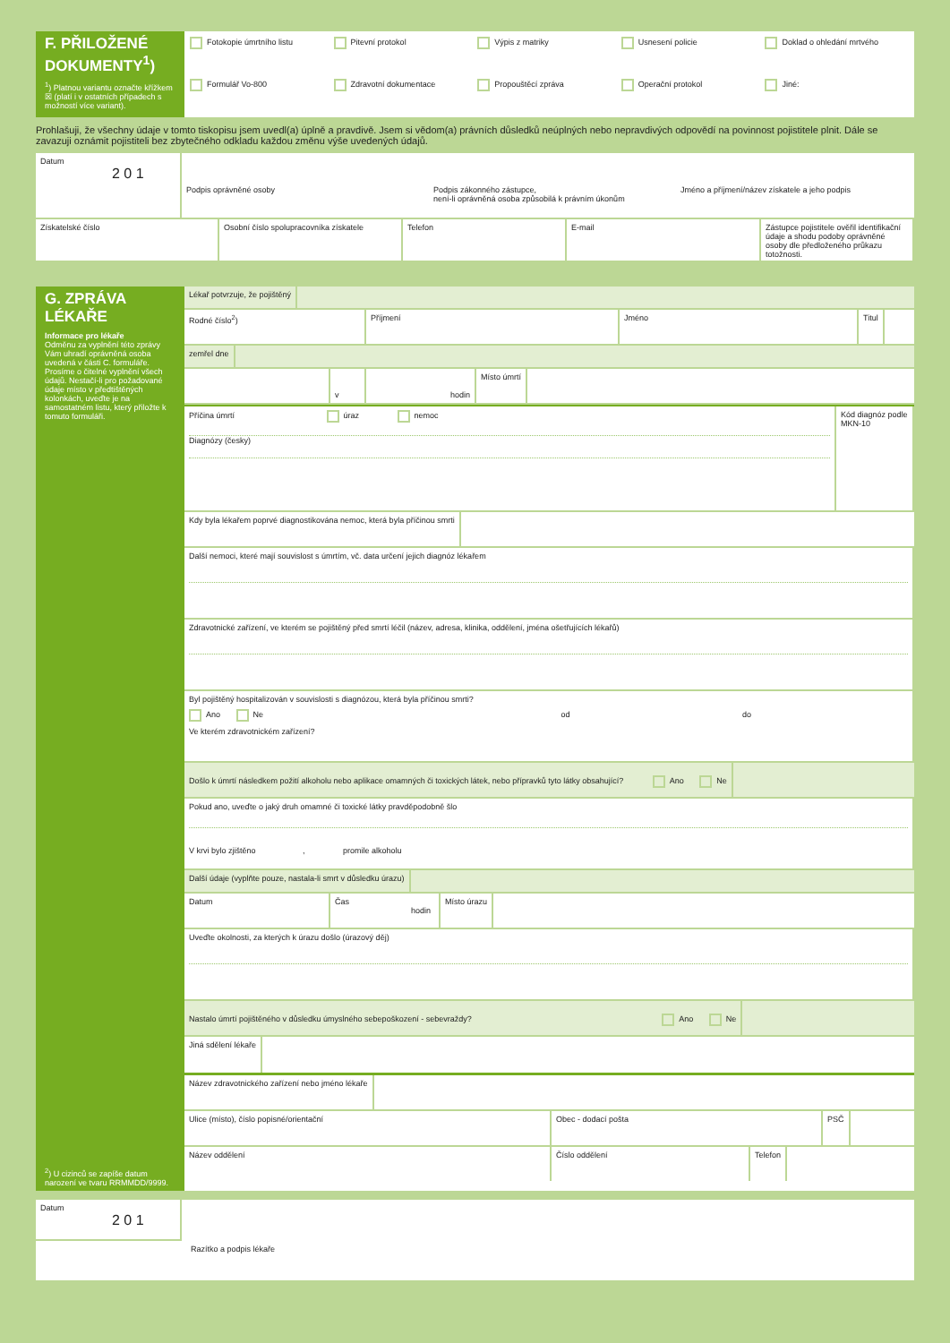F. PŘILOŽENÉ DOKUMENTY<sup>1</sup>)
<sup>1</sup>) Platnou variantu označte křížkem ☒ (platí i v ostatních případech s možností více variant).
Fotokopie úmrtního listu Pitevní protokol Výpis z matriky Usnesení policie Doklad o ohledání mrtvého Formulář Vo-800 Zdravotní dokumentace Propouštěcí zpráva Operační protokol Jiné:
Prohlašuji, že všechny údaje v tomto tiskopisu jsem uvedl(a) úplně a pravdivě. Jsem si vědom(a) právních důsledků neúplných nebo nepravdivých odpovědí na povinnost pojistitele plnit. Dále se zavazuji oznámit pojistiteli bez zbytečného odkladu každou změnu výše uvedených údajů.
Datum
2 0 1
Podpis oprávněné osoby Podpis zákonného zástupce,
není-li oprávněná osoba způsobilá k právním úkonům
Jméno a příjmení/název získatele a jeho podpis
Získatelské číslo Osobní číslo spolupracovníka získatele
Telefon E-mail Zástupce pojistitele ověřil identifikační údaje a shodu podoby oprávněné osoby dle předloženého průkazu totožnosti.
G. ZPRÁVA LÉKAŘE
Informace pro lékaře
Odměnu za vyplnění této zprávy Vám uhradí oprávněná osoba uvedená v části C. formuláře. Prosíme o čitelné vyplnění všech údajů. Nestačí-li pro požadované údaje místo v předtištěných kolonkách, uveďte je na samostatném listu, který přiložte k tomuto formuláři.
<sup>2</sup>) U cizinců se zapíše datum narození ve tvaru RRMMDD/9999.
Lékař potvrzuje, že pojištěný
Rodné číslo<sup>2</sup>) Příjmení Jméno Titul
zemřel dne
v hodin
Místo úmrtí
Příčina úmrtí úraz nemoc
Diagnózy (česky)
Kód diagnóz podle MKN-10
Kdy byla lékařem poprvé diagnostikována nemoc, která byla příčinou smrti
Další nemoci, které mají souvislost s úmrtím, vč. data určení jejich diagnóz lékařem
Zdravotnické zařízení, ve kterém se pojištěný před smrtí léčil (název, adresa, klinika, oddělení, jména ošetřujících lékařů)
Byl pojištěný hospitalizován v souvislosti s diagnózou, která byla příčinou smrti?
Ano Ne od do
Ve kterém zdravotnickém zařízení?
Došlo k úmrtí následkem požití alkoholu nebo aplikace omamných či toxických látek, nebo přípravků tyto látky obsahující? Ano Ne
Pokud ano, uveďte o jaký druh omamné či toxické látky pravděpodobně šlo
V krvi bylo zjištěno , promile alkoholu
Další údaje (vyplňte pouze, nastala-li smrt v důsledku úrazu)
Datum Čas
hodin
Místo úrazu
Uveďte okolnosti, za kterých k úrazu došlo (úrazový děj)
Nastalo úmrtí pojištěného v důsledku úmyslného sebepoškození - sebevraždy? Ano Ne
Jiná sdělení lékaře
Název zdravotnického zařízení nebo jméno lékaře
Ulice (místo), číslo popisné/orientační Obec - dodací pošta PSČ
Název oddělení Číslo oddělení Telefon
Datum
2 0 1
Razítko a podpis lékaře